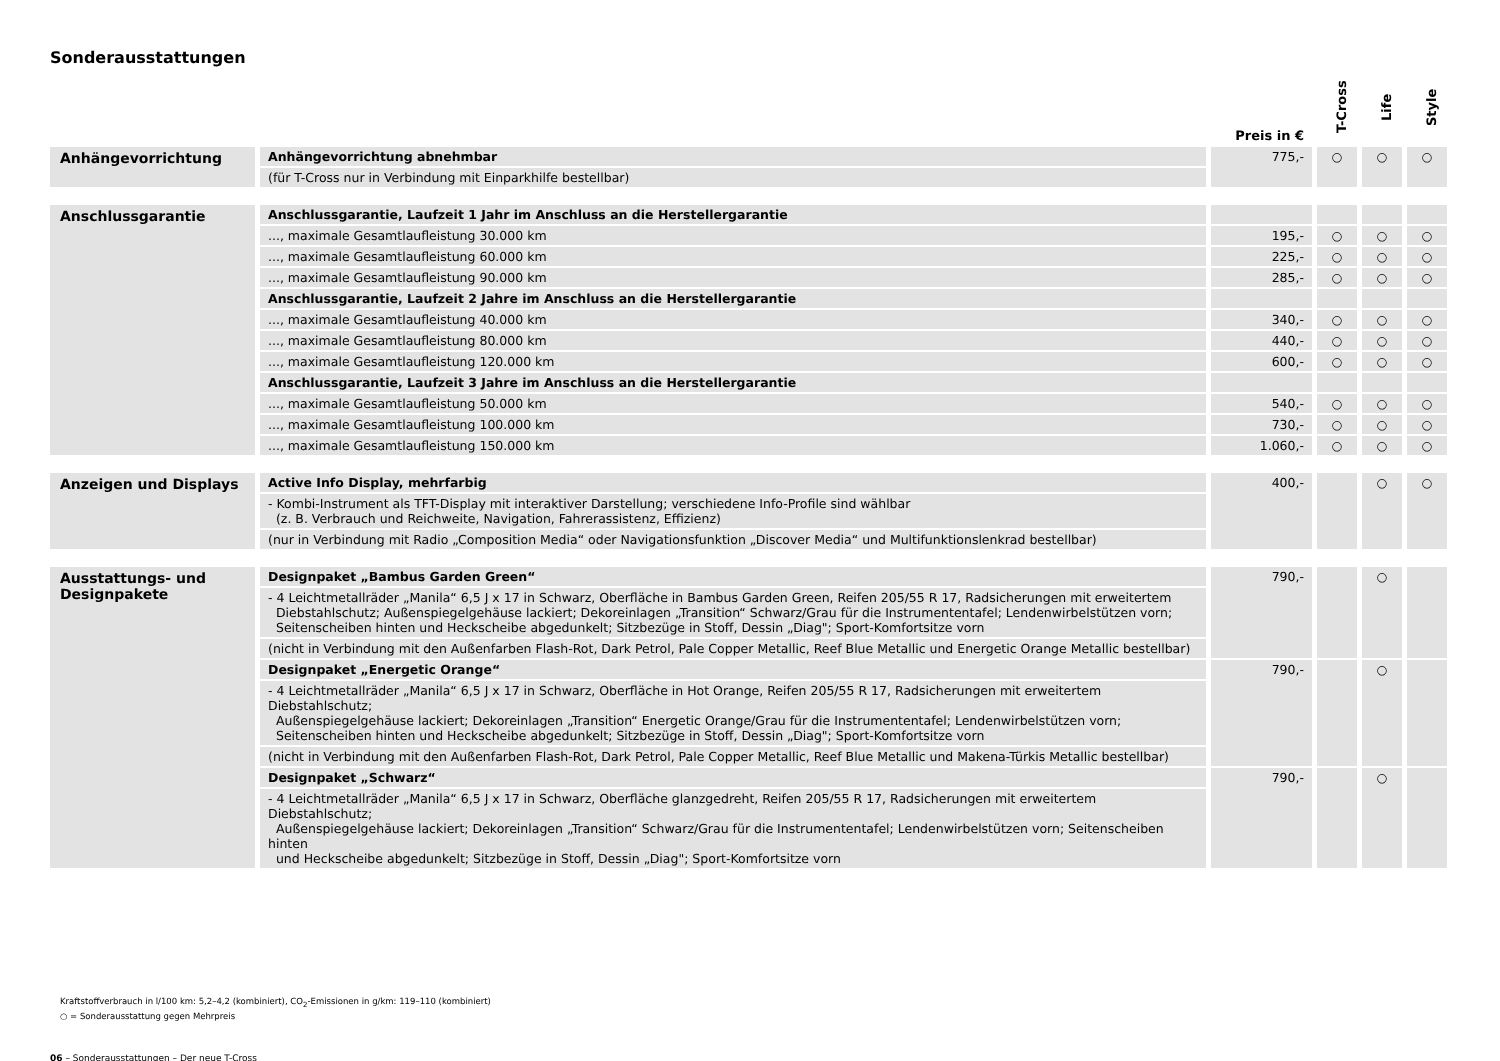Sonderausstattungen
| | | Preis in € | T-Cross | Life | Style |
| --- | --- | --- | --- | --- | --- |
| Anhängevorrichtung | Anhängevorrichtung abnehmbar | 775,- | ○ | ○ | ○ |
| | (für T-Cross nur in Verbindung mit Einparkhilfe bestellbar) | | | | |
| Anschlussgarantie | Anschlussgarantie, Laufzeit 1 Jahr im Anschluss an die Herstellergarantie | | | | |
| | ..., maximale Gesamtlaufleistung 30.000 km | 195,- | ○ | ○ | ○ |
| | ..., maximale Gesamtlaufleistung 60.000 km | 225,- | ○ | ○ | ○ |
| | ..., maximale Gesamtlaufleistung 90.000 km | 285,- | ○ | ○ | ○ |
| | Anschlussgarantie, Laufzeit 2 Jahre im Anschluss an die Herstellergarantie | | | | |
| | ..., maximale Gesamtlaufleistung 40.000 km | 340,- | ○ | ○ | ○ |
| | ..., maximale Gesamtlaufleistung 80.000 km | 440,- | ○ | ○ | ○ |
| | ..., maximale Gesamtlaufleistung 120.000 km | 600,- | ○ | ○ | ○ |
| | Anschlussgarantie, Laufzeit 3 Jahre im Anschluss an die Herstellergarantie | | | | |
| | ..., maximale Gesamtlaufleistung 50.000 km | 540,- | ○ | ○ | ○ |
| | ..., maximale Gesamtlaufleistung 100.000 km | 730,- | ○ | ○ | ○ |
| | ..., maximale Gesamtlaufleistung 150.000 km | 1.060,- | ○ | ○ | ○ |
| Anzeigen und Displays | Active Info Display, mehrfarbig | 400,- | | ○ | ○ |
| | - Kombi-Instrument als TFT-Display mit interaktiver Darstellung; verschiedene Info-Profile sind wählbar (z. B. Verbrauch und Reichweite, Navigation, Fahrerassistenz, Effizienz) | | | | |
| | (nur in Verbindung mit Radio „Composition Media“ oder Navigationsfunktion „Discover Media“ und Multifunktionslenkrad bestellbar) | | | | |
| Ausstattungs- und Designpakete | Designpaket „Bambus Garden Green“ | 790,- | | ○ | |
| | - 4 Leichtmetallräder „Manila“ 6,5 J x 17 in Schwarz, Oberfläche in Bambus Garden Green, Reifen 205/55 R 17, Radsicherungen mit erweitertem Diebstahlschutz; Außenspiegelgehäuse lackiert; Dekoreinlagen „Transition“ Schwarz/Grau für die Instrumententafel; Lendenwirbelstützen vorn; Seitenscheiben hinten und Heckscheibe abgedunkelt; Sitzbezüge in Stoff, Dessin „Diag"; Sport-Komfortsitze vorn | | | | |
| | (nicht in Verbindung mit den Außenfarben Flash-Rot, Dark Petrol, Pale Copper Metallic, Reef Blue Metallic und Energetic Orange Metallic bestellbar) | | | | |
| | Designpaket „Energetic Orange“ | 790,- | | ○ | |
| | - 4 Leichtmetallräder „Manila“ 6,5 J x 17 in Schwarz, Oberfläche in Hot Orange, Reifen 205/55 R 17, Radsicherungen mit erweitertem Diebstahlschutz; Außenspiegelgehäuse lackiert; Dekoreinlagen „Transition“ Energetic Orange/Grau für die Instrumententafel; Lendenwirbelstützen vorn; Seitenscheiben hinten und Heckscheibe abgedunkelt; Sitzbezüge in Stoff, Dessin „Diag"; Sport-Komfortsitze vorn | | | | |
| | (nicht in Verbindung mit den Außenfarben Flash-Rot, Dark Petrol, Pale Copper Metallic, Reef Blue Metallic und Makena-Türkis Metallic bestellbar) | | | | |
| | Designpaket „Schwarz“ | 790,- | | ○ | |
| | - 4 Leichtmetallräder „Manila“ 6,5 J x 17 in Schwarz, Oberfläche glanzgedreht, Reifen 205/55 R 17, Radsicherungen mit erweitertem Diebstahlschutz; Außenspiegelgehäuse lackiert; Dekoreinlagen „Transition“ Schwarz/Grau für die Instrumententafel; Lendenwirbelstützen vorn; Seitenscheiben hinten und Heckscheibe abgedunkelt; Sitzbezüge in Stoff, Dessin „Diag"; Sport-Komfortsitze vorn | | | | |
Kraftstoffverbrauch in l/100 km: 5,2–4,2 (kombiniert), CO<sub>2</sub>-Emissionen in g/km: 119–110 (kombiniert)
○ = Sonderausstattung gegen Mehrpreis
06 – Sonderausstattungen – Der neue T-Cross